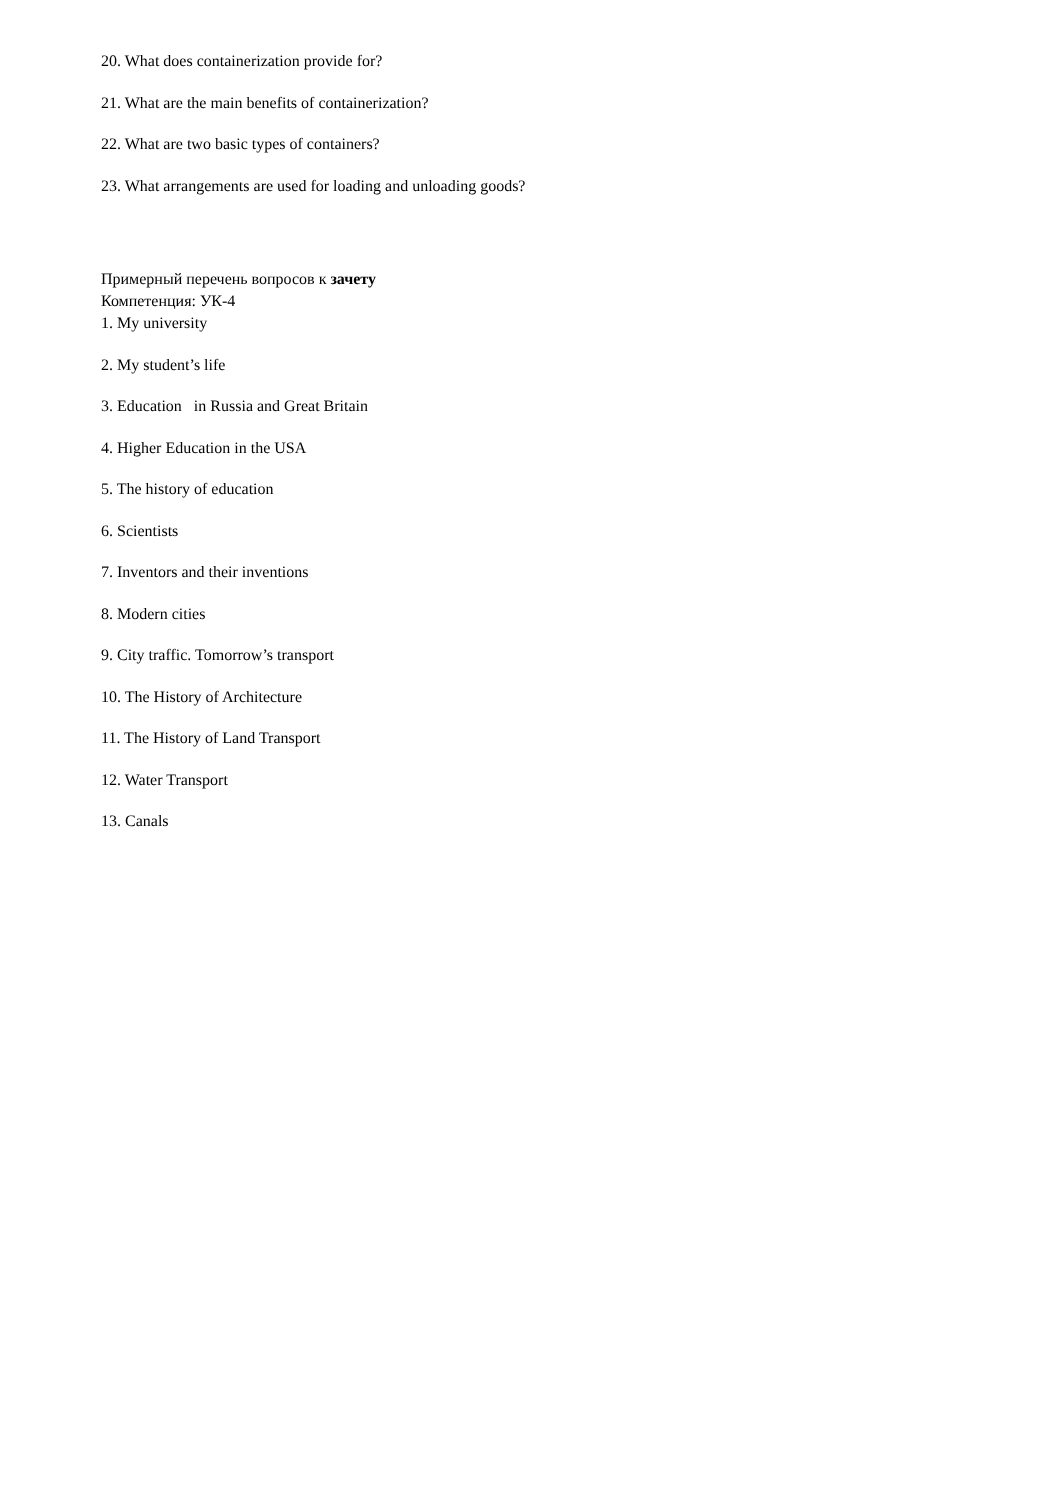20. What does containerization provide for?
21. What are the main benefits of containerization?
22. What are two basic types of containers?
23. What arrangements are used for loading and unloading goods?
Примерный перечень вопросов к зачету
Компетенция: УК-4
1. My university
2. My student’s life
3. Education in Russia and Great Britain
4. Higher Education in the USA
5. The history of education
6. Scientists
7. Inventors and their inventions
8. Modern cities
9. City traffic. Tomorrow’s transport
10. The History of Architecture
11. The History of Land Transport
12. Water Transport
13. Canals